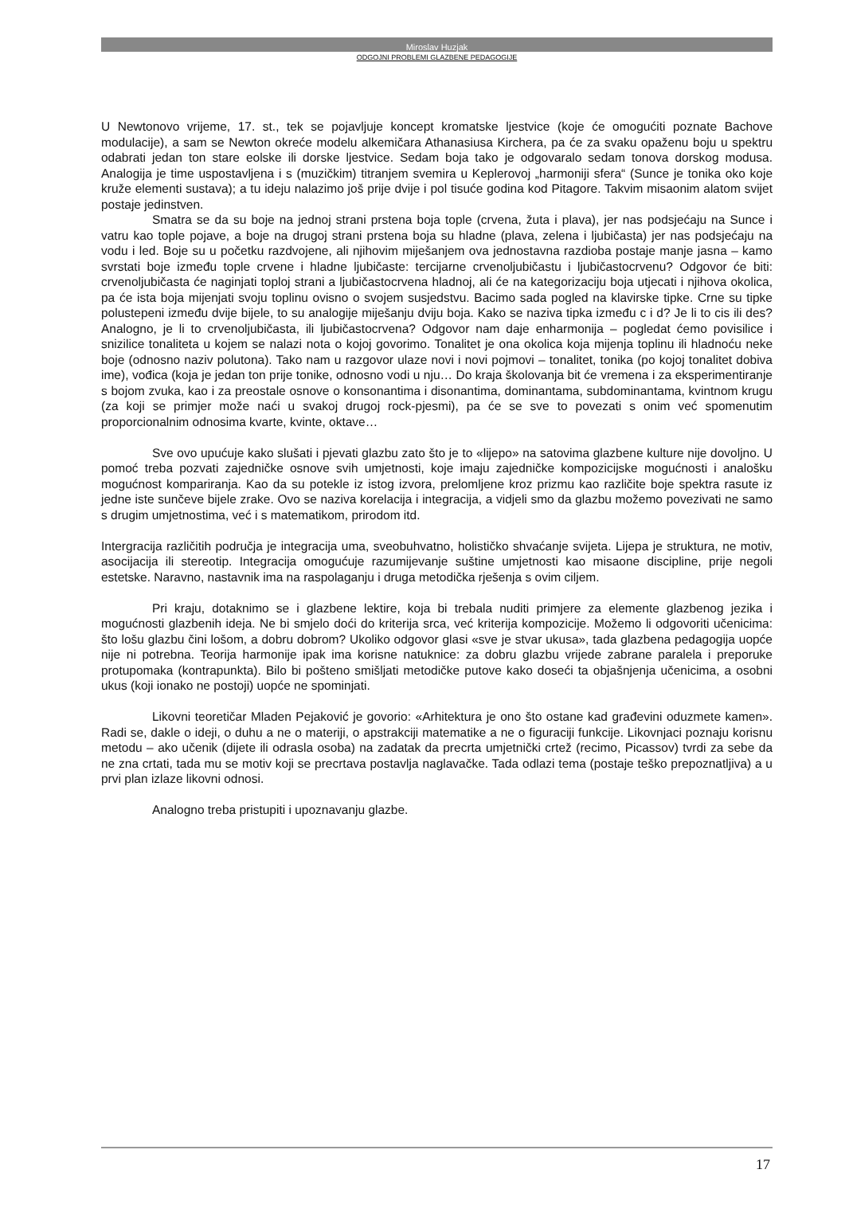Miroslav Huzjak
ODGOJNI PROBLEMI GLAZBENE PEDAGOGIJE
U Newtonovo vrijeme, 17. st., tek se pojavljuje koncept kromatske ljestvice (koje će omogućiti poznate Bachove modulacije), a sam se Newton okreće modelu alkemičara Athanasiusa Kirchera, pa će za svaku opaženu boju u spektru odabrati jedan ton stare eolske ili dorske ljestvice. Sedam boja tako je odgovaralo sedam tonova dorskog modusa. Analogija je time uspostavljena i s (muzičkim) titranjem svemira u Keplerovoj „harmoniji sfera“ (Sunce je tonika oko koje kruže elementi sustava); a tu ideju nalazimo još prije dvije i pol tisuće godina kod Pitagore. Takvim misaonim alatom svijet postaje jedinstven.
Smatra se da su boje na jednoj strani prstena boja tople (crvena, žuta i plava), jer nas podsjećaju na Sunce i vatru kao tople pojave, a boje na drugoj strani prstena boja su hladne (plava, zelena i ljubičasta) jer nas podsjećaju na vodu i led. Boje su u početku razdvojene, ali njihovim miješanjem ova jednostavna razdioba postaje manje jasna – kamo svrstati boje između tople crvene i hladne ljubičaste: tercijarne crvenoljubičastu i ljubičastocrvenu? Odgovor će biti: crvenoljubičasta će naginjati toploj strani a ljubičastocrvena hladnoj, ali će na kategorizaciju boja utjecati i njihova okolica, pa će ista boja mijenjati svoju toplinu ovisno o svojem susjedstvu. Bacimo sada pogled na klavirske tipke. Crne su tipke polustepeni između dvije bijele, to su analogije miješanju dviju boja. Kako se naziva tipka između c i d? Je li to cis ili des? Analogno, je li to crvenoljubičasta, ili ljubičastocrvena? Odgovor nam daje enharmonija – pogledat ćemo povisilice i snizilice tonaliteta u kojem se nalazi nota o kojoj govorimo. Tonalitet je ona okolica koja mijenja toplinu ili hladnoću neke boje (odnosno naziv polutona). Tako nam u razgovor ulaze novi i novi pojmovi – tonalitet, tonika (po kojoj tonalitet dobiva ime), vođica (koja je jedan ton prije tonike, odnosno vodi u nju… Do kraja školovanja bit će vremena i za eksperimentiranje s bojom zvuka, kao i za preostale osnove o konsonantima i disonantima, dominantama, subdominantama, kvintnom krugu (za koji se primjer može naći u svakoj drugoj rock-pjesmi), pa će se sve to povezati s onim već spomenutim proporcionalnim odnosima kvarte, kvinte, oktave…
Sve ovo upućuje kako slušati i pjevati glazbu zato što je to «lijepo» na satovima glazbene kulture nije dovoljno. U pomoć treba pozvati zajedničke osnove svih umjetnosti, koje imaju zajedničke kompozicijske mogućnosti i analošku mogućnost kompariranja. Kao da su potekle iz istog izvora, prelomljene kroz prizmu kao različite boje spektra rasute iz jedne iste sunčeve bijele zrake. Ovo se naziva korelacija i integracija, a vidjeli smo da glazbu možemo povezivati ne samo s drugim umjetnostima, već i s matematikom, prirodom itd.
Intergracija različitih područja je integracija uma, sveobuhvatno, holističko shvaćanje svijeta. Lijepa je struktura, ne motiv, asocijacija ili stereotip. Integracija omogućuje razumijevanje suštine umjetnosti kao misaone discipline, prije negoli estetske. Naravno, nastavnik ima na raspolaganju i druga metodička rješenja s ovim ciljem.
Pri kraju, dotaknimo se i glazbene lektire, koja bi trebala nuditi primjere za elemente glazbenog jezika i mogućnosti glazbenih ideja. Ne bi smjelo doći do kriterija srca, već kriterija kompozicije. Možemo li odgovoriti učenicima: što lošu glazbu čini lošom, a dobru dobrom? Ukoliko odgovor glasi «sve je stvar ukusa», tada glazbena pedagogija uopće nije ni potrebna. Teorija harmonije ipak ima korisne natuknice: za dobru glazbu vrijede zabrane paralela i preporuke protupomaka (kontrapunkta). Bilo bi pošteno smišljati metodičke putove kako doseći ta objašnjenja učenicima, a osobni ukus (koji ionako ne postoji) uopće ne spominjati.
Likovni teoretičar Mladen Pejaković je govorio: «Arhitektura je ono što ostane kad građevini oduzmete kamen». Radi se, dakle o ideji, o duhu a ne o materiji, o apstrakciji matematike a ne o figuraciji funkcije. Likovnjaci poznaju korisnu metodu – ako učenik (dijete ili odrasla osoba) na zadatak da precrta umjetnički crtež (recimo, Picassov) tvrdi za sebe da ne zna crtati, tada mu se motiv koji se precrtava postavlja naglavačke. Tada odlazi tema (postaje teško prepoznatljiva) a u prvi plan izlaze likovni odnosi.
Analogno treba pristupiti i upoznavanju glazbe.
17